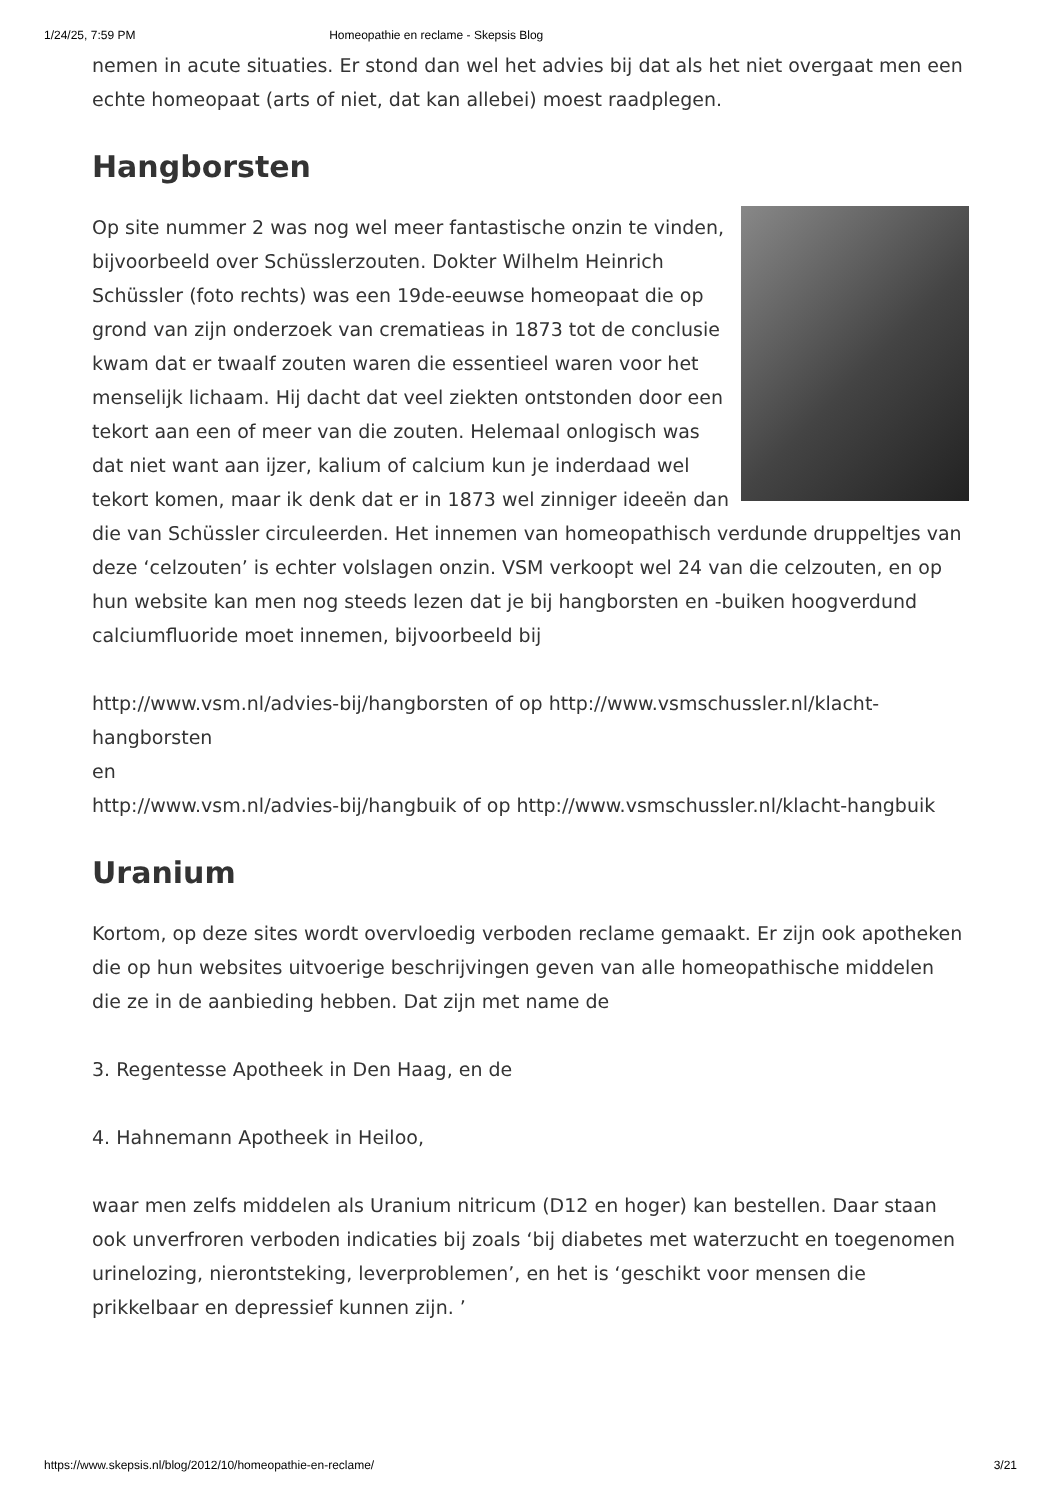1/24/25, 7:59 PM Homeopathie en reclame - Skepsis Blog
nemen in acute situaties. Er stond dan wel het advies bij dat als het niet overgaat men een echte homeopaat (arts of niet, dat kan allebei) moest raadplegen.
Hangborsten
Op site nummer 2 was nog wel meer fantastische onzin te vinden, bijvoorbeeld over Schüsslerzouten. Dokter Wilhelm Heinrich Schüssler (foto rechts) was een 19de-eeuwse homeopaat die op grond van zijn onderzoek van crematieas in 1873 tot de conclusie kwam dat er twaalf zouten waren die essentieel waren voor het menselijk lichaam. Hij dacht dat veel ziekten ontstonden door een tekort aan een of meer van die zouten. Helemaal onlogisch was dat niet want aan ijzer, kalium of calcium kun je inderdaad wel tekort komen, maar ik denk dat er in 1873 wel zinniger ideeën dan die van Schüssler circuleerden. Het innemen van homeopathisch verdunde druppeltjes van deze ‘celzouten’ is echter volslagen onzin. VSM verkoopt wel 24 van die celzouten, en op hun website kan men nog steeds lezen dat je bij hangborsten en -buiken hoogverdund calciumfluoride moet innemen, bijvoorbeeld bij
http://www.vsm.nl/advies-bij/hangborsten of op http://www.vsmschussler.nl/klacht-hangborsten
en
http://www.vsm.nl/advies-bij/hangbuik of op http://www.vsmschussler.nl/klacht-hangbuik
Uranium
Kortom, op deze sites wordt overvloedig verboden reclame gemaakt. Er zijn ook apotheken die op hun websites uitvoerige beschrijvingen geven van alle homeopathische middelen die ze in de aanbieding hebben. Dat zijn met name de
3. Regentesse Apotheek in Den Haag, en de
4. Hahnemann Apotheek in Heiloo,
waar men zelfs middelen als Uranium nitricum (D12 en hoger) kan bestellen. Daar staan ook unverfroren verboden indicaties bij zoals ‘bij diabetes met waterzucht en toegenomen urinelozing, nierontsteking, leverproblemen’, en het is ‘geschikt voor mensen die prikkelbaar en depressief kunnen zijn. ’
https://www.skepsis.nl/blog/2012/10/homeopathie-en-reclame/ 3/21